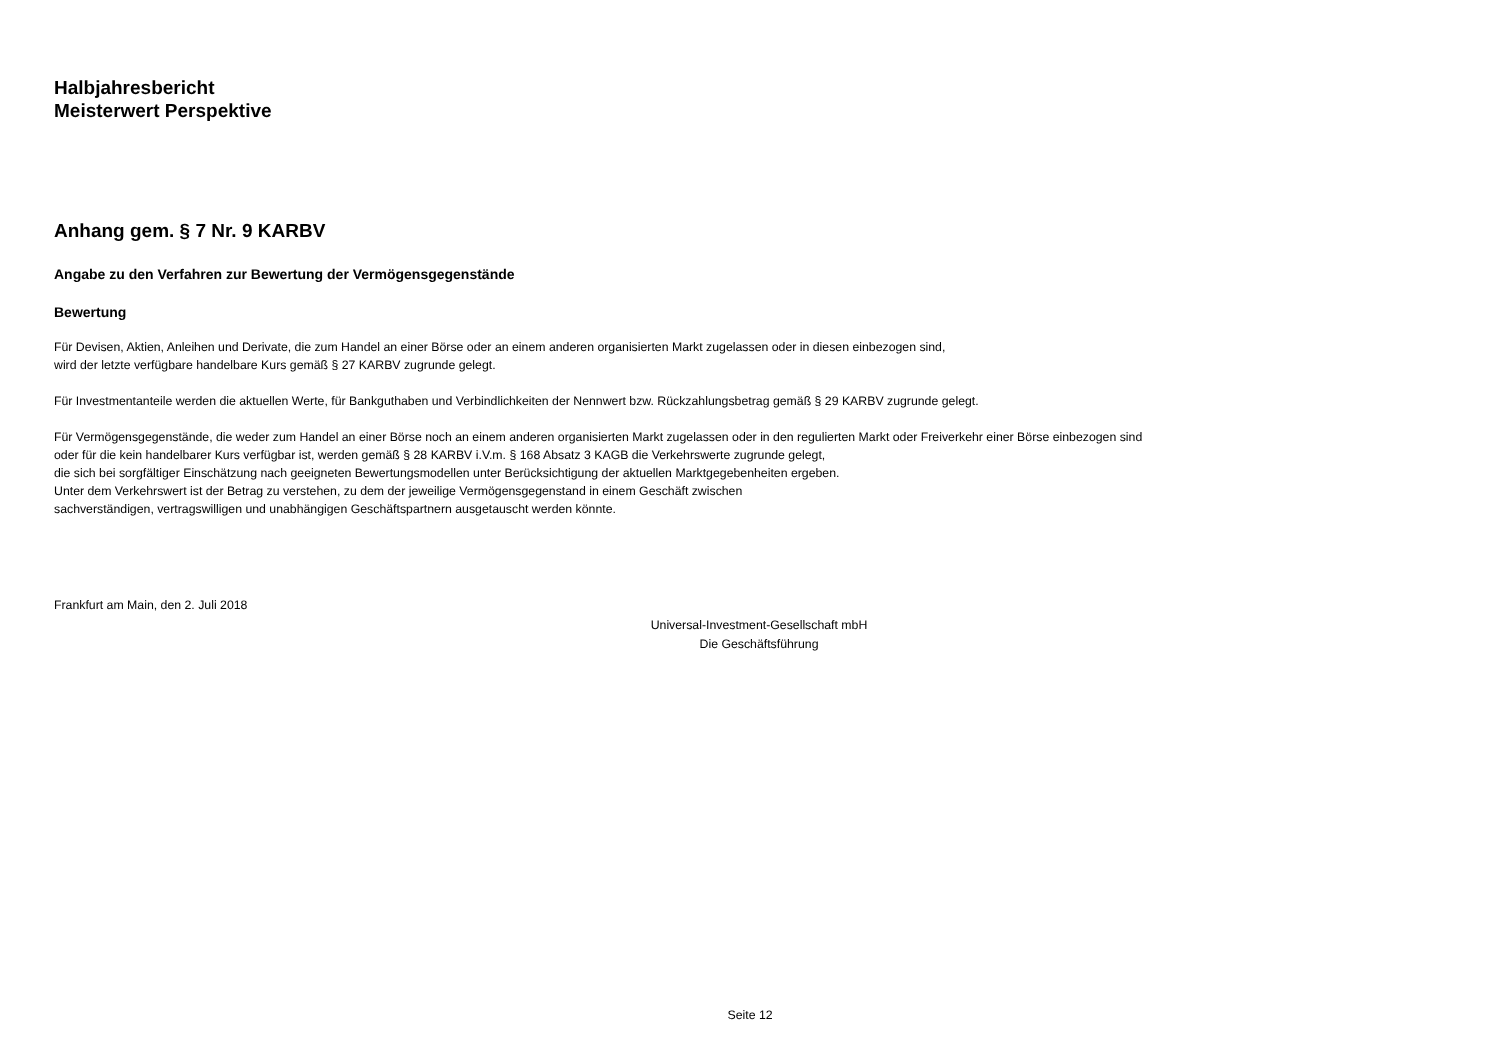Halbjahresbericht
Meisterwert Perspektive
Anhang gem. § 7 Nr. 9 KARBV
Angabe zu den Verfahren zur Bewertung der Vermögensgegenstände
Bewertung
Für Devisen, Aktien, Anleihen und Derivate, die zum Handel an einer Börse oder an einem anderen organisierten Markt zugelassen oder in diesen einbezogen sind,
wird der letzte verfügbare handelbare Kurs gemäß § 27 KARBV zugrunde gelegt.
Für Investmentanteile werden die aktuellen Werte, für Bankguthaben und Verbindlichkeiten der Nennwert bzw. Rückzahlungsbetrag gemäß § 29 KARBV zugrunde gelegt.
Für Vermögensgegenstände, die weder zum Handel an einer Börse noch an einem anderen organisierten Markt zugelassen oder in den regulierten Markt oder Freiverkehr einer Börse einbezogen sind
oder für die kein handelbarer Kurs verfügbar ist, werden gemäß § 28 KARBV i.V.m. § 168 Absatz 3 KAGB die Verkehrswerte zugrunde gelegt,
die sich bei sorgfältiger Einschätzung nach geeigneten Bewertungsmodellen unter Berücksichtigung der aktuellen Marktgegebenheiten ergeben.
Unter dem Verkehrswert ist der Betrag zu verstehen, zu dem der jeweilige Vermögensgegenstand in einem Geschäft zwischen
sachverständigen, vertragswilligen und unabhängigen Geschäftspartnern ausgetauscht werden könnte.
Frankfurt am Main, den 2. Juli 2018
Universal-Investment-Gesellschaft mbH
Die Geschäftsführung
Seite 12